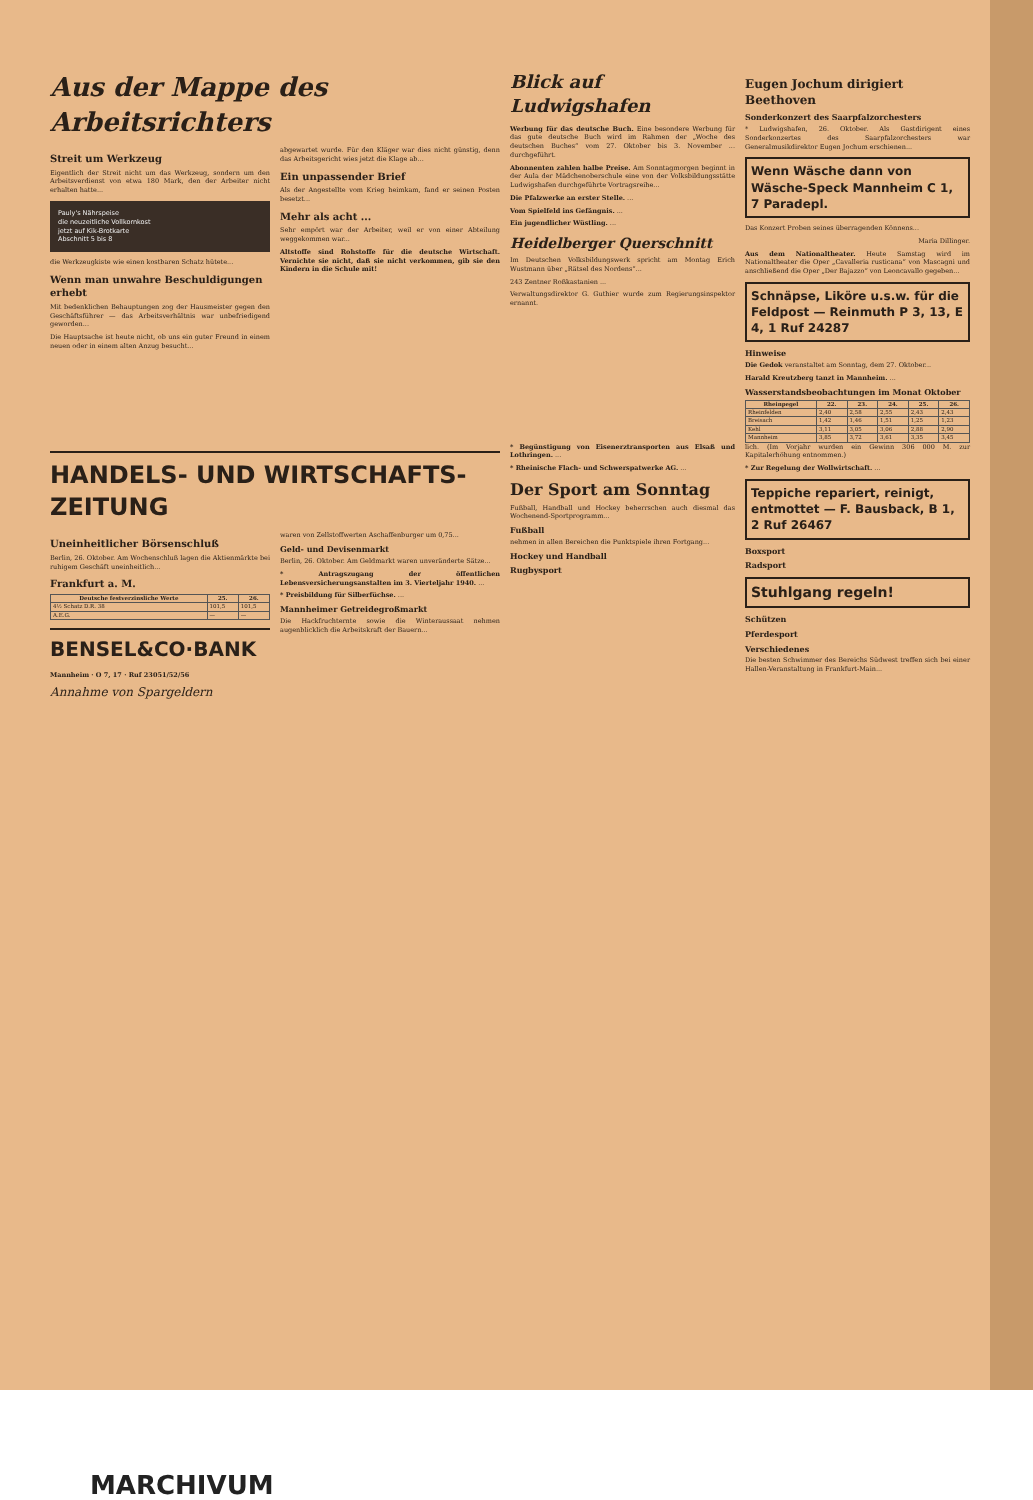Aus der Mappe des Arbeitsrichters
Streit um Werkzeug
Eigentlich der Streit nicht um das Werkzeug, sondern um den Arbeitsverdienst von etwa 180 Mark, den der Arbeiter nicht erhalten hatte...
Pauly's Nährspeise
die neuzeitliche Vollkornkost
jetzt auf Kik-Brotkarte
Abschnitt 5 bis 8
die Werkzeugkiste wie einen kostbaren Schatz hütete...
Wenn man unwahre Beschuldigungen erhebt
Mit bedenklichen Behauptungen zog der Hausmeister gegen den Geschäftsführer — das Arbeitsverhältnis war unbefriedigend geworden...
Die Hauptsache ist heute nicht, ob uns ein guter Freund in einem neuen oder in einem alten Anzug besucht...
abgewartet wurde. Für den Kläger war dies nicht günstig, denn das Arbeitsgericht wies jetzt die Klage ab...
Ein unpassender Brief
Als der Angestellte vom Krieg heimkam, fand er seinen Posten besetzt...
Mehr als acht ...
Sehr empört war der Arbeiter, weil er von einer Abteilung weggekommen war...
Altstoffe sind Rohstoffe für die deutsche Wirtschaft. Vernichte sie nicht, daß sie nicht verkommen, gib sie den Kindern in die Schule mit!
Blick auf Ludwigshafen
Werbung für das deutsche Buch. Eine besondere Werbung für das gute deutsche Buch wird im Rahmen der „Woche des deutschen Buches“ vom 27. Oktober bis 3. November ... durchgeführt.
Abonnenten zahlen halbe Preise. Am Sonntagmorgen beginnt in der Aula der Mädchenoberschule eine von der Volksbildungsstätte Ludwigshafen durchgeführte Vortragsreihe...
Die Pfalzwerke an erster Stelle. ...
Vom Spielfeld ins Gefängnis. ...
Ein jugendlicher Wüstling. ...
Heidelberger Querschnitt
Im Deutschen Volksbildungswerk spricht am Montag Erich Wustmann über „Rätsel des Nordens“...
243 Zentner Roßkastanien ...
Verwaltungsdirektor G. Guthier wurde zum Regierungsinspektor ernannt.
Eugen Jochum dirigiert Beethoven
Sonderkonzert des Saarpfalzorchesters
* Ludwigshafen, 26. Oktober. Als Gastdirigent eines Sonderkonzertes des Saarpfalzorchesters war Generalmusikdirektor Eugen Jochum erschienen...
Wenn Wäsche dann von Wäsche-Speck Mannheim C 1, 7 Paradepl.
Das Konzert Proben seines überragenden Könnens...
Maria Dillinger.
Aus dem Nationaltheater. Heute Samstag wird im Nationaltheater die Oper „Cavalleria rusticana“ von Mascagni und anschließend die Oper „Der Bajazzo“ von Leoncavallo gegeben...
Schnäpse, Liköre u.s.w. für die Feldpost — Reinmuth P 3, 13, E 4, 1 Ruf 24287
Hinweise
Die Gedok veranstaltet am Sonntag, dem 27. Oktober...
Harald Kreutzberg tanzt in Mannheim. ...
Wasserstandsbeobachtungen im Monat Oktober
| Rheinpegel | 22. | 23. | 24. | 25. | 26. |
| --- | --- | --- | --- | --- | --- |
| Rheinfelden | 2,40 | 2,58 | 2,55 | 2,43 | 2,43 |
| Breisach | 1,42 | 1,46 | 1,51 | 1,25 | 1,23 |
| Kehl | 3,11 | 3,05 | 3,06 | 2,88 | 2,90 |
| Mannheim | 3,85 | 3,72 | 3,61 | 3,35 | 3,45 |
HANDELS- UND WIRTSCHAFTS-ZEITUNG
Uneinheitlicher Börsenschluß
Berlin, 26. Oktober. Am Wochenschluß lagen die Aktienmärkte bei ruhigem Geschäft uneinheitlich...
Frankfurt a. M.
| Deutsche festverzinsliche Werte | 25. | 26. |
| --- | --- | --- |
| 4½ Schatz D.R. 38 | 101,5 | 101,5 |
| A.E.G. | — | — |
BENSEL&CO·BANK
Mannheim · O 7, 17 · Ruf 23051/52/56
Annahme von Spargeldern
waren von Zellstoffwerten Aschaffenburger um 0,75...
Geld- und Devisenmarkt
Berlin, 26. Oktober. Am Geldmarkt waren unveränderte Sätze...
* Antragszugang der öffentlichen Lebensversicherungsanstalten im 3. Vierteljahr 1940. ...
* Preisbildung für Silberfüchse. ...
Mannheimer Getreidegroßmarkt
Die Hackfruchternte sowie die Winteraussaat nehmen augenblicklich die Arbeitskraft der Bauern...
* Begünstigung von Eisenerztransporten aus Elsaß und Lothringen. ...
* Rheinische Flach- und Schwerspatwerke AG. ...
Der Sport am Sonntag
Fußball, Handball und Hockey beherrschen auch diesmal das Wochenend-Sportprogramm...
Fußball
nehmen in allen Bereichen die Punktspiele ihren Fortgang...
Hockey und Handball
Rugbysport
lich. (Im Vorjahr wurden ein Gewinn 306 000 M. zur Kapitalerhöhung entnommen.)
* Zur Regelung der Wollwirtschaft. ...
Teppiche repariert, reinigt, entmottet — F. Bausback, B 1, 2 Ruf 26467
Boxsport
Radsport
Stuhlgang regeln!
Schützen
Pferdesport
Verschiedenes
Die besten Schwimmer des Bereichs Südwest treffen sich bei einer Hallen-Veranstaltung in Frankfurt-Main...
MARCHIVUM